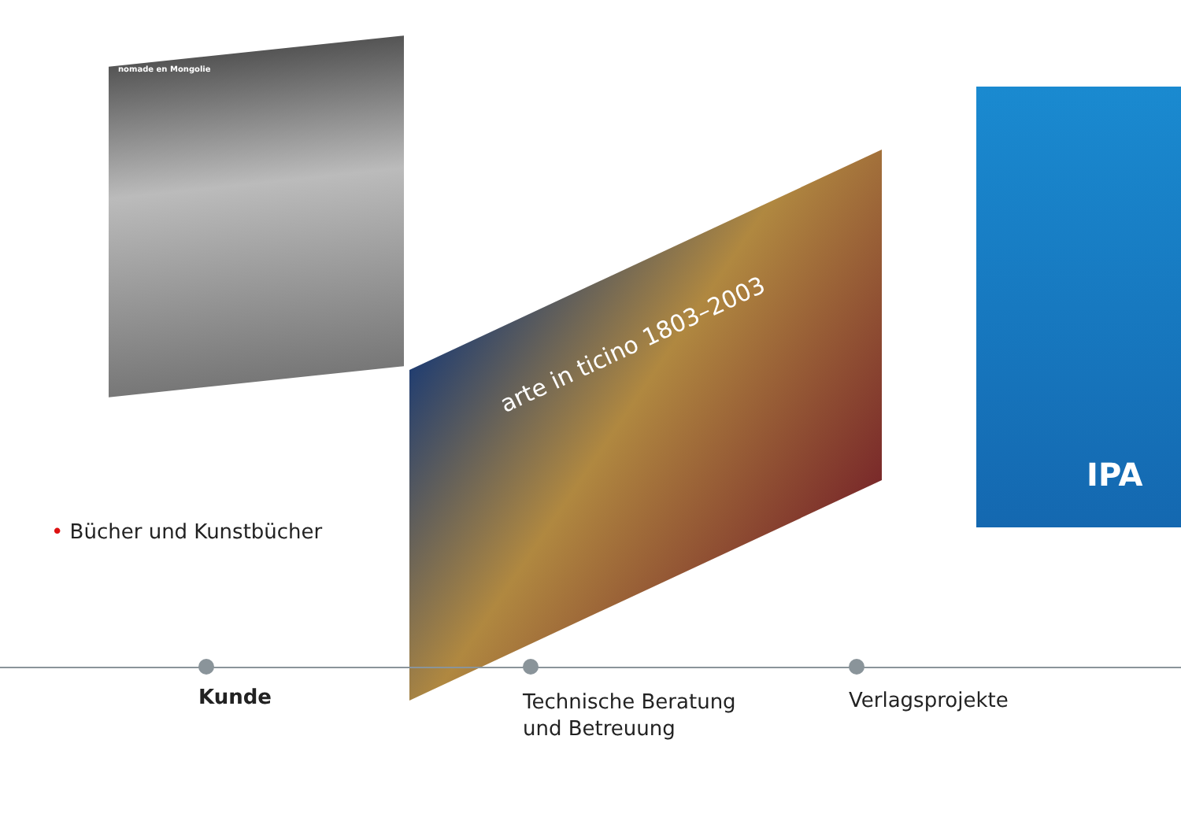nomade en Mongolie
arte in ticino 1803–2003
IPA
• Bücher und Kunstbücher
Kunde
Technische Beratung
und Betreuung
Verlagsprojekte